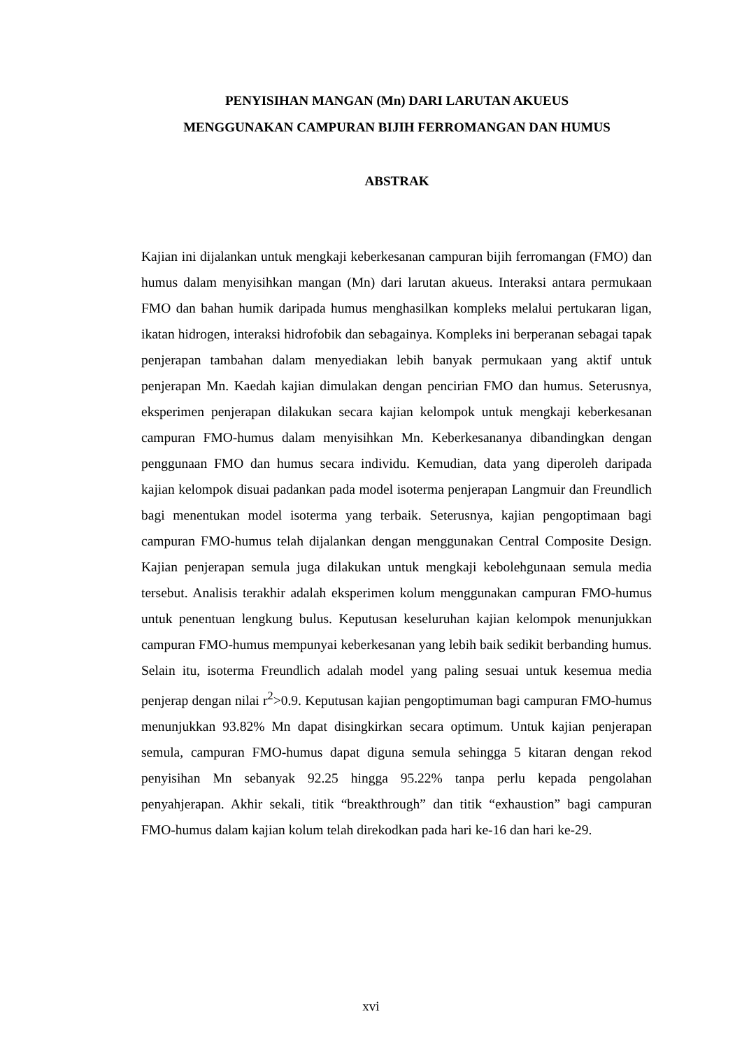PENYISIHAN MANGAN (Mn) DARI LARUTAN AKUEUS
MENGGUNAKAN CAMPURAN BIJIH FERROMANGAN DAN HUMUS
ABSTRAK
Kajian ini dijalankan untuk mengkaji keberkesanan campuran bijih ferromangan (FMO) dan humus dalam menyisihkan mangan (Mn) dari larutan akueus. Interaksi antara permukaan FMO dan bahan humik daripada humus menghasilkan kompleks melalui pertukaran ligan, ikatan hidrogen, interaksi hidrofobik dan sebagainya. Kompleks ini berperanan sebagai tapak penjerapan tambahan dalam menyediakan lebih banyak permukaan yang aktif untuk penjerapan Mn. Kaedah kajian dimulakan dengan pencirian FMO dan humus. Seterusnya, eksperimen penjerapan dilakukan secara kajian kelompok untuk mengkaji keberkesanan campuran FMO-humus dalam menyisihkan Mn. Keberkesananya dibandingkan dengan penggunaan FMO dan humus secara individu. Kemudian, data yang diperoleh daripada kajian kelompok disuai padankan pada model isoterma penjerapan Langmuir dan Freundlich bagi menentukan model isoterma yang terbaik. Seterusnya, kajian pengoptimaan bagi campuran FMO-humus telah dijalankan dengan menggunakan Central Composite Design. Kajian penjerapan semula juga dilakukan untuk mengkaji kebolehgunaan semula media tersebut. Analisis terakhir adalah eksperimen kolum menggunakan campuran FMO-humus untuk penentuan lengkung bulus. Keputusan keseluruhan kajian kelompok menunjukkan campuran FMO-humus mempunyai keberkesanan yang lebih baik sedikit berbanding humus. Selain itu, isoterma Freundlich adalah model yang paling sesuai untuk kesemua media penjerap dengan nilai r<sup>2</sup>>0.9. Keputusan kajian pengoptimuman bagi campuran FMO-humus menunjukkan 93.82% Mn dapat disingkirkan secara optimum. Untuk kajian penjerapan semula, campuran FMO-humus dapat diguna semula sehingga 5 kitaran dengan rekod penyisihan Mn sebanyak 92.25 hingga 95.22% tanpa perlu kepada pengolahan penyahjerapan. Akhir sekali, titik “breakthrough” dan titik “exhaustion” bagi campuran FMO-humus dalam kajian kolum telah direkodkan pada hari ke-16 dan hari ke-29.
xvi